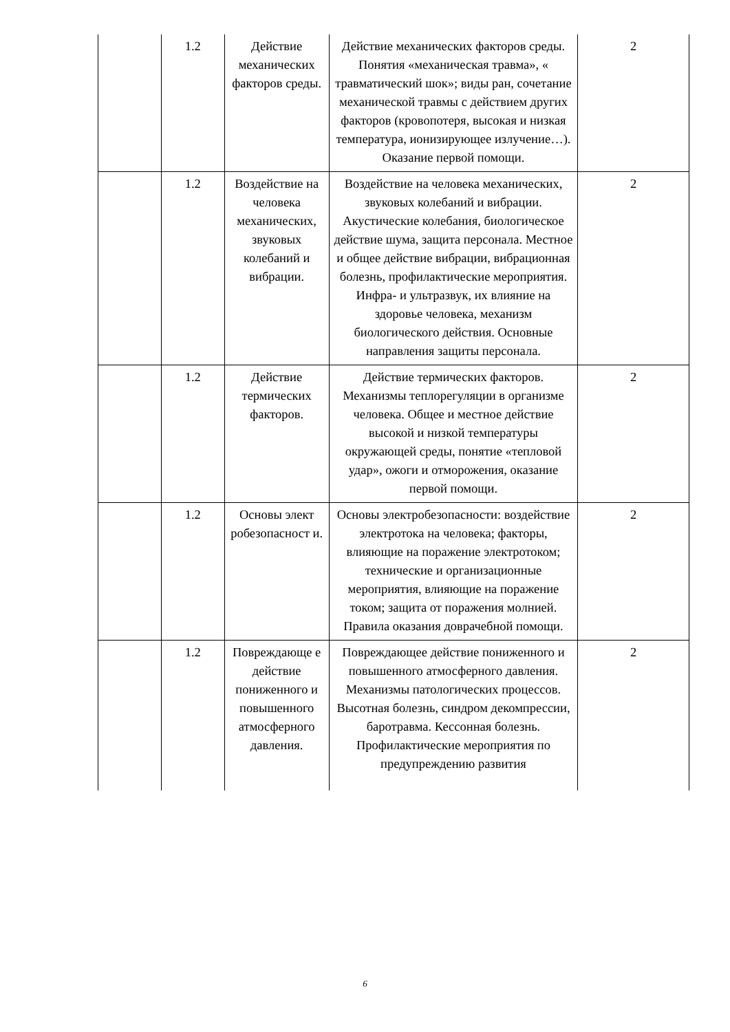| | 1.2 | Действие механических факторов среды. | Действие механических факторов среды. Понятия «механическая травма», « травматический шок»; виды ран, сочетание механической травмы с действием других факторов (кровопотеря, высокая и низкая температура, ионизирующее излучение…). Оказание первой помощи. | 2 |
| | 1.2 | Воздействие на человека механических, звуковых колебаний и вибрации. | Воздействие на человека механических, звуковых колебаний и вибрации. Акустические колебания, биологическое действие шума, защита персонала. Местное и общее действие вибрации, вибрационная болезнь, профилактические мероприятия. Инфра- и ультразвук, их влияние на здоровье человека, механизм биологического действия. Основные направления защиты персонала. | 2 |
| | 1.2 | Действие термических факторов. | Действие термических факторов. Механизмы теплорегуляции в организме человека. Общее и местное действие высокой и низкой температуры окружающей среды, понятие «тепловой удар», ожоги и отморожения, оказание первой помощи. | 2 |
| | 1.2 | Основы элект робезопасност и. | Основы электробезопасности: воздействие электротока на человека; факторы, влияющие на поражение электротоком; технические и организационные мероприятия, влияющие на поражение током; защита от поражения молнией. Правила оказания доврачебной помощи. | 2 |
| | 1.2 | Повреждающе е действие пониженного и повышенного атмосферного давления. | Повреждающее действие пониженного и повышенного атмосферного давления. Механизмы патологических процессов. Высотная болезнь, синдром декомпрессии, баротравма. Кессонная болезнь. Профилактические мероприятия по предупреждению развития | 2 |
6